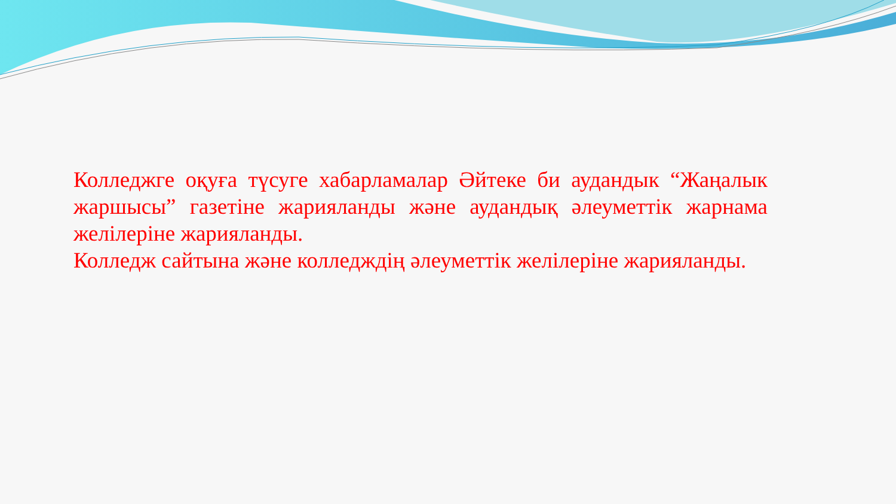Колледжге оқуға түсуге хабарламалар Әйтеке би аудандык “Жаңалык жаршысы” газетіне жарияланды және аудандық әлеуметтік жарнама желілеріне жарияланды.
Колледж сайтына және колледждің әлеуметтік желілеріне жарияланды.